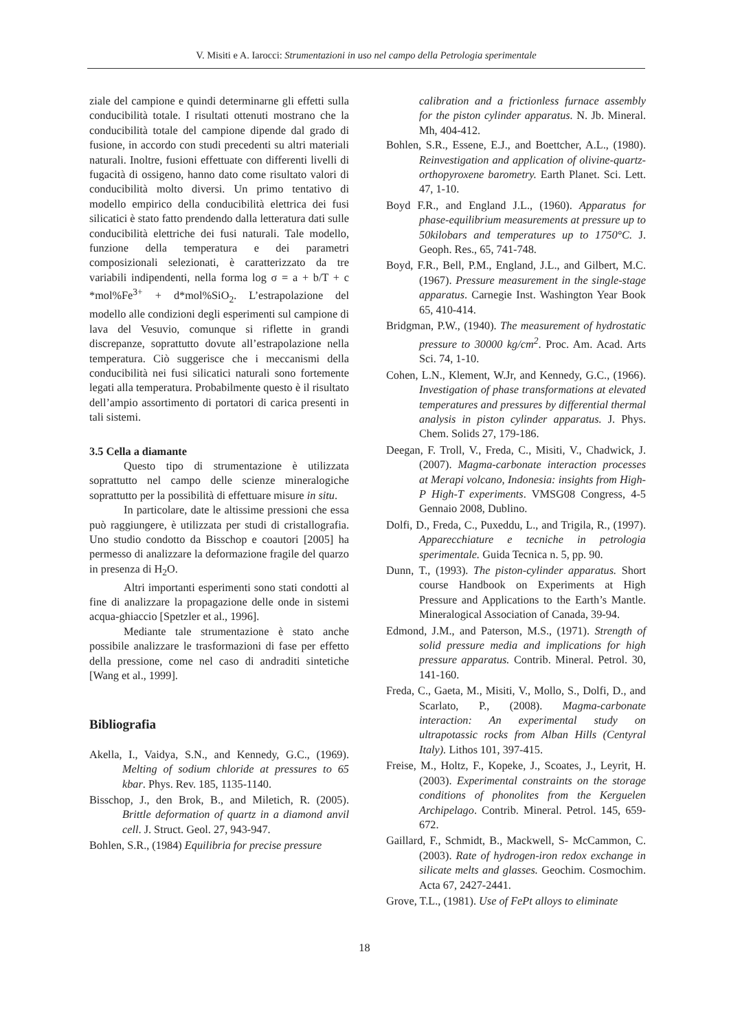V. Misiti e A. Iarocci: Strumentazioni in uso nel campo della Petrologia sperimentale
ziale del campione e quindi determinarne gli effetti sulla conducibilità totale. I risultati ottenuti mostrano che la conducibilità totale del campione dipende dal grado di fusione, in accordo con studi precedenti su altri materiali naturali. Inoltre, fusioni effettuate con differenti livelli di fugacità di ossigeno, hanno dato come risultato valori di conducibilità molto diversi. Un primo tentativo di modello empirico della conducibilità elettrica dei fusi silicatici è stato fatto prendendo dalla letteratura dati sulle conducibilità elettriche dei fusi naturali. Tale modello, funzione della temperatura e dei parametri composizionali selezionati, è caratterizzato da tre variabili indipendenti, nella forma log σ = a + b/T + c *mol%Fe<sup>3+</sup> + d*mol%SiO<sub>2</sub>. L’estrapolazione del modello alle condizioni degli esperimenti sul campione di lava del Vesuvio, comunque si riflette in grandi discrepanze, soprattutto dovute all’estrapolazione nella temperatura. Ciò suggerisce che i meccanismi della conducibilità nei fusi silicatici naturali sono fortemente legati alla temperatura. Probabilmente questo è il risultato dell’ampio assortimento di portatori di carica presenti in tali sistemi.
3.5 Cella a diamante
Questo tipo di strumentazione è utilizzata soprattutto nel campo delle scienze mineralogiche soprattutto per la possibilità di effettuare misure in situ.
In particolare, date le altissime pressioni che essa può raggiungere, è utilizzata per studi di cristallografia. Uno studio condotto da Bisschop e coautori [2005] ha permesso di analizzare la deformazione fragile del quarzo in presenza di H<sub>2</sub>O.
Altri importanti esperimenti sono stati condotti al fine di analizzare la propagazione delle onde in sistemi acqua-ghiaccio [Spetzler et al., 1996].
Mediante tale strumentazione è stato anche possibile analizzare le trasformazioni di fase per effetto della pressione, come nel caso di andraditi sintetiche [Wang et al., 1999].
Bibliografia
Akella, I., Vaidya, S.N., and Kennedy, G.C., (1969). Melting of sodium chloride at pressures to 65 kbar. Phys. Rev. 185, 1135-1140.
Bisschop, J., den Brok, B., and Miletich, R. (2005). Brittle deformation of quartz in a diamond anvil cell. J. Struct. Geol. 27, 943-947.
Bohlen, S.R., (1984) Equilibria for precise pressure
calibration and a frictionless furnace assembly for the piston cylinder apparatus. N. Jb. Mineral. Mh, 404-412.
Bohlen, S.R., Essene, E.J., and Boettcher, A.L., (1980). Reinvestigation and application of olivine-quartz-orthopyroxene barometry. Earth Planet. Sci. Lett. 47, 1-10.
Boyd F.R., and England J.L., (1960). Apparatus for phase-equilibrium measurements at pressure up to 50kilobars and temperatures up to 1750°C. J. Geoph. Res., 65, 741-748.
Boyd, F.R., Bell, P.M., England, J.L., and Gilbert, M.C. (1967). Pressure measurement in the single-stage apparatus. Carnegie Inst. Washington Year Book 65, 410-414.
Bridgman, P.W., (1940). The measurement of hydrostatic pressure to 30000 kg/cm<sup>2</sup>. Proc. Am. Acad. Arts Sci. 74, 1-10.
Cohen, L.N., Klement, W.Jr, and Kennedy, G.C., (1966). Investigation of phase transformations at elevated temperatures and pressures by differential thermal analysis in piston cylinder apparatus. J. Phys. Chem. Solids 27, 179-186.
Deegan, F. Troll, V., Freda, C., Misiti, V., Chadwick, J. (2007). Magma-carbonate interaction processes at Merapi volcano, Indonesia: insights from High-P High-T experiments. VMSG08 Congress, 4-5 Gennaio 2008, Dublino.
Dolfi, D., Freda, C., Puxeddu, L., and Trigila, R., (1997). Apparecchiature e tecniche in petrologia sperimentale. Guida Tecnica n. 5, pp. 90.
Dunn, T., (1993). The piston-cylinder apparatus. Short course Handbook on Experiments at High Pressure and Applications to the Earth’s Mantle. Mineralogical Association of Canada, 39-94.
Edmond, J.M., and Paterson, M.S., (1971). Strength of solid pressure media and implications for high pressure apparatus. Contrib. Mineral. Petrol. 30, 141-160.
Freda, C., Gaeta, M., Misiti, V., Mollo, S., Dolfi, D., and Scarlato, P., (2008). Magma-carbonate interaction: An experimental study on ultrapotassic rocks from Alban Hills (Centyral Italy). Lithos 101, 397-415.
Freise, M., Holtz, F., Kopeke, J., Scoates, J., Leyrit, H. (2003). Experimental constraints on the storage conditions of phonolites from the Kerguelen Archipelago. Contrib. Mineral. Petrol. 145, 659-672.
Gaillard, F., Schmidt, B., Mackwell, S- McCammon, C. (2003). Rate of hydrogen-iron redox exchange in silicate melts and glasses. Geochim. Cosmochim. Acta 67, 2427-2441.
Grove, T.L., (1981). Use of FePt alloys to eliminate
18